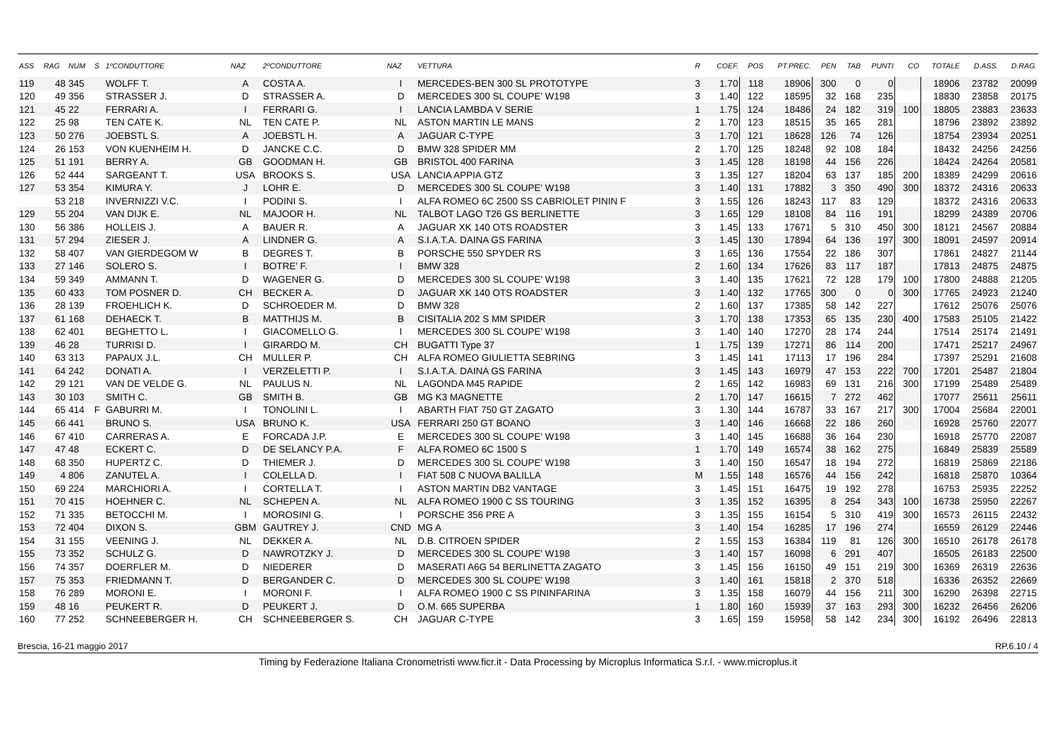| ASS | RAG | NUM | S | 1ºCONDUTTORE | NAZ | 2ºCONDUTTORE | NAZ | VETTURA | R | COEF. | POS | PT.PREC. | PEN | TAB | PUNTI | CO | TOTALE | D.ASS. | D.RAG. |
| --- | --- | --- | --- | --- | --- | --- | --- | --- | --- | --- | --- | --- | --- | --- | --- | --- | --- | --- | --- |
| 119 | 48 | 345 | | WOLFF T. | A | COSTA A. | I | MERCEDES-BEN 300 SL PROTOTYPE | 3 | 1.70 | 118 | 18906 | 300 | 0 | 0 | | 18906 | 23782 | 20099 |
| 120 | 49 | 356 | | STRASSER J. | D | STRASSER A. | D | MERCEDES 300 SL COUPE' W198 | 3 | 1.40 | 122 | 18595 | 32 | 168 | 235 | | 18830 | 23858 | 20175 |
| 121 | 45 | 22 | | FERRARI A. | I | FERRARI G. | I | LANCIA LAMBDA V SERIE | 1 | 1.75 | 124 | 18486 | 24 | 182 | 319 | 100 | 18805 | 23883 | 23633 |
| 122 | 25 | 98 | | TEN CATE K. | NL | TEN CATE P. | NL | ASTON MARTIN LE MANS | 2 | 1.70 | 123 | 18515 | 35 | 165 | 281 | | 18796 | 23892 | 23892 |
| 123 | 50 | 276 | | JOEBSTL S. | A | JOEBSTL H. | A | JAGUAR C-TYPE | 3 | 1.70 | 121 | 18628 | 126 | 74 | 126 | | 18754 | 23934 | 20251 |
| 124 | 26 | 153 | | VON KUENHEIM H. | D | JANCKE C.C. | D | BMW 328 SPIDER MM | 2 | 1.70 | 125 | 18248 | 92 | 108 | 184 | | 18432 | 24256 | 24256 |
| 125 | 51 | 191 | | BERRY A. | GB | GOODMAN H. | GB | BRISTOL 400 FARINA | 3 | 1.45 | 128 | 18198 | 44 | 156 | 226 | | 18424 | 24264 | 20581 |
| 126 | 52 | 444 | | SARGEANT T. | USA | BROOKS S. | USA | LANCIA APPIA GTZ | 3 | 1.35 | 127 | 18204 | 63 | 137 | 185 | 200 | 18389 | 24299 | 20616 |
| 127 | 53 | 354 | | KIMURA Y. | J | LOHR E. | D | MERCEDES 300 SL COUPE' W198 | 3 | 1.40 | 131 | 17882 | 3 | 350 | 490 | 300 | 18372 | 24316 | 20633 |
| | 53 | 218 | | INVERNIZZI V.C. | I | PODINI S. | I | ALFA ROMEO 6C 2500 SS CABRIOLET PININ F | 3 | 1.55 | 126 | 18243 | 117 | 83 | 129 | | 18372 | 24316 | 20633 |
| 129 | 55 | 204 | | VAN DIJK E. | NL | MAJOOR H. | NL | TALBOT LAGO T26 GS BERLINETTE | 3 | 1.65 | 129 | 18108 | 84 | 116 | 191 | | 18299 | 24389 | 20706 |
| 130 | 56 | 386 | | HOLLEIS J. | A | BAUER R. | A | JAGUAR XK 140 OTS ROADSTER | 3 | 1.45 | 133 | 17671 | 5 | 310 | 450 | 300 | 18121 | 24567 | 20884 |
| 131 | 57 | 294 | | ZIESER J. | A | LINDNER G. | A | S.I.A.T.A. DAINA GS FARINA | 3 | 1.45 | 130 | 17894 | 64 | 136 | 197 | 300 | 18091 | 24597 | 20914 |
| 132 | 58 | 407 | | VAN GIERDEGOM W | B | DEGRES T. | B | PORSCHE 550 SPYDER RS | 3 | 1.65 | 136 | 17554 | 22 | 186 | 307 | | 17861 | 24827 | 21144 |
| 133 | 27 | 146 | | SOLERO S. | I | BOTRE' F. | I | BMW 328 | 2 | 1.60 | 134 | 17626 | 83 | 117 | 187 | | 17813 | 24875 | 24875 |
| 134 | 59 | 349 | | AMMANN T. | D | WAGENER G. | D | MERCEDES 300 SL COUPE' W198 | 3 | 1.40 | 135 | 17621 | 72 | 128 | 179 | 100 | 17800 | 24888 | 21205 |
| 135 | 60 | 433 | | TOM POSNER D. | CH | BECKER A. | D | JAGUAR XK 140 OTS ROADSTER | 3 | 1.40 | 132 | 17765 | 300 | 0 | 0 | 300 | 17765 | 24923 | 21240 |
| 136 | 28 | 139 | | FROEHLICH K. | D | SCHROEDER M. | D | BMW 328 | 2 | 1.60 | 137 | 17385 | 58 | 142 | 227 | | 17612 | 25076 | 25076 |
| 137 | 61 | 168 | | DEHAECK T. | B | MATTHIJS M. | B | CISITALIA 202 S MM SPIDER | 3 | 1.70 | 138 | 17353 | 65 | 135 | 230 | 400 | 17583 | 25105 | 21422 |
| 138 | 62 | 401 | | BEGHETTO L. | I | GIACOMELLO G. | I | MERCEDES 300 SL COUPE' W198 | 3 | 1.40 | 140 | 17270 | 28 | 174 | 244 | | 17514 | 25174 | 21491 |
| 139 | 46 | 28 | | TURRISI D. | I | GIRARDO M. | CH | BUGATTI Type 37 | 1 | 1.75 | 139 | 17271 | 86 | 114 | 200 | | 17471 | 25217 | 24967 |
| 140 | 63 | 313 | | PAPAUX J.L. | CH | MULLER P. | CH | ALFA ROMEO GIULIETTA SEBRING | 3 | 1.45 | 141 | 17113 | 17 | 196 | 284 | | 17397 | 25291 | 21608 |
| 141 | 64 | 242 | | DONATI A. | I | VERZELETTI P. | I | S.I.A.T.A. DAINA GS FARINA | 3 | 1.45 | 143 | 16979 | 47 | 153 | 222 | 700 | 17201 | 25487 | 21804 |
| 142 | 29 | 121 | | VAN DE VELDE G. | NL | PAULUS N. | NL | LAGONDA M45 RAPIDE | 2 | 1.65 | 142 | 16983 | 69 | 131 | 216 | 300 | 17199 | 25489 | 25489 |
| 143 | 30 | 103 | | SMITH C. | GB | SMITH B. | GB | MG K3 MAGNETTE | 2 | 1.70 | 147 | 16615 | 7 | 272 | 462 | | 17077 | 25611 | 25611 |
| 144 | 65 | 414 | F | GABURRI M. | I | TONOLINI L. | I | ABARTH FIAT 750 GT ZAGATO | 3 | 1.30 | 144 | 16787 | 33 | 167 | 217 | 300 | 17004 | 25684 | 22001 |
| 145 | 66 | 441 | | BRUNO S. | USA | BRUNO K. | USA | FERRARI 250 GT BOANO | 3 | 1.40 | 146 | 16668 | 22 | 186 | 260 | | 16928 | 25760 | 22077 |
| 146 | 67 | 410 | | CARRERAS A. | E | FORCADA J.P. | E | MERCEDES 300 SL COUPE' W198 | 3 | 1.40 | 145 | 16688 | 36 | 164 | 230 | | 16918 | 25770 | 22087 |
| 147 | 47 | 48 | | ECKERT C. | D | DE SELANCY P.A. | F | ALFA ROMEO 6C 1500 S | 1 | 1.70 | 149 | 16574 | 38 | 162 | 275 | | 16849 | 25839 | 25589 |
| 148 | 68 | 350 | | HUPERTZ C. | D | THIEMER J. | D | MERCEDES 300 SL COUPE' W198 | 3 | 1.40 | 150 | 16547 | 18 | 194 | 272 | | 16819 | 25869 | 22186 |
| 149 | 4 | 806 | | ZANUTEL A. | I | COLELLA D. | I | FIAT 508 C NUOVA BALILLA | M | 1.55 | 148 | 16576 | 44 | 156 | 242 | | 16818 | 25870 | 10364 |
| 150 | 69 | 224 | | MARCHIORI A. | I | CORTELLA T. | I | ASTON MARTIN DB2 VANTAGE | 3 | 1.45 | 151 | 16475 | 19 | 192 | 278 | | 16753 | 25935 | 22252 |
| 151 | 70 | 415 | | HOEHNER C. | NL | SCHEPEN A. | NL | ALFA ROMEO 1900 C SS TOURING | 3 | 1.35 | 152 | 16395 | 8 | 254 | 343 | 100 | 16738 | 25950 | 22267 |
| 152 | 71 | 335 | | BETOCCHI M. | I | MOROSINI G. | I | PORSCHE 356 PRE A | 3 | 1.35 | 155 | 16154 | 5 | 310 | 419 | 300 | 16573 | 26115 | 22432 |
| 153 | 72 | 404 | | DIXON S. | GBM | GAUTREY J. | CND | MG A | 3 | 1.40 | 154 | 16285 | 17 | 196 | 274 | | 16559 | 26129 | 22446 |
| 154 | 31 | 155 | | VEENING J. | NL | DEKKER A. | NL | D.B. CITROEN SPIDER | 2 | 1.55 | 153 | 16384 | 119 | 81 | 126 | 300 | 16510 | 26178 | 26178 |
| 155 | 73 | 352 | | SCHULZ G. | D | NAWROTZKY J. | D | MERCEDES 300 SL COUPE' W198 | 3 | 1.40 | 157 | 16098 | 6 | 291 | 407 | | 16505 | 26183 | 22500 |
| 156 | 74 | 357 | | DOERFLER M. | D | NIEDERER | D | MASERATI A6G 54 BERLINETTA ZAGATO | 3 | 1.45 | 156 | 16150 | 49 | 151 | 219 | 300 | 16369 | 26319 | 22636 |
| 157 | 75 | 353 | | FRIEDMANN T. | D | BERGANDER C. | D | MERCEDES 300 SL COUPE' W198 | 3 | 1.40 | 161 | 15818 | 2 | 370 | 518 | | 16336 | 26352 | 22669 |
| 158 | 76 | 289 | | MORONI E. | I | MORONI F. | I | ALFA ROMEO 1900 C SS PININFARINA | 3 | 1.35 | 158 | 16079 | 44 | 156 | 211 | 300 | 16290 | 26398 | 22715 |
| 159 | 48 | 16 | | PEUKERT R. | D | PEUKERT J. | D | O.M. 665 SUPERBA | 1 | 1.80 | 160 | 15939 | 37 | 163 | 293 | 300 | 16232 | 26456 | 26206 |
| 160 | 77 | 252 | | SCHNEEBERGER H. | CH | SCHNEEBERGER S. | CH | JAGUAR C-TYPE | 3 | 1.65 | 159 | 15958 | 58 | 142 | 234 | 300 | 16192 | 26496 | 22813 |
Brescia, 16-21 maggio 2017 RP.6.10 / 4
Timing by Federazione Italiana Cronometristi www.ficr.it - Data Processing by Microplus Informatica S.r.l. - www.microplus.it